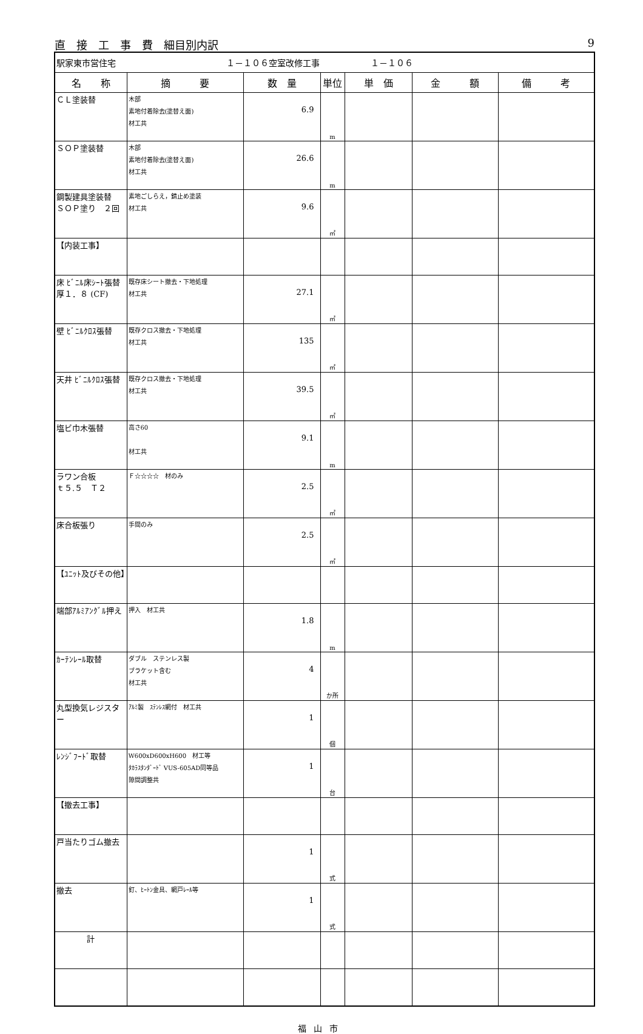直　接　工　事　費　細目別内訳 9
| 駅家東市営住宅 １－１０６空室改修工事 １－１０６ | | | | | | |
| 名 称 | 摘 要 | 数 量 | 単位 | 単 価 | 金 額 | 備 考 |
| ＣＬ塗装替 | 木部 素地付着除去(塗替え面) 材工共 | 6.9 | m | | | |
| ＳＯＰ塗装替 | 木部 素地付着除去(塗替え面) 材工共 | 26.6 | m | | | |
| 鋼製建具塗装替 ＳＯＰ塗り ２回 | 素地ごしらえ，錆止め塗装 材工共 | 9.6 | ㎡ | | | |
| 【内装工事】 | | | | | | |
| 床 ﾋﾞﾆﾙ床ｼｰﾄ張替 厚１．８ (CF) | 既存床シート撤去・下地処理 材工共 | 27.1 | ㎡ | | | |
| 壁 ﾋﾞﾆﾙｸﾛｽ張替 | 既存クロス撤去・下地処理 材工共 | 135 | ㎡ | | | |
| 天井 ﾋﾞﾆﾙｸﾛｽ張替 | 既存クロス撤去・下地処理 材工共 | 39.5 | ㎡ | | | |
| 塩ビ巾木張替 | 高さ60 材工共 | 9.1 | m | | | |
| ラワン合板 ｔ５.５ Ｔ２ | Ｆ☆☆☆☆ 材のみ | 2.5 | ㎡ | | | |
| 床合板張り | 手間のみ | 2.5 | ㎡ | | | |
| 【ﾕﾆｯﾄ及びその他】 | | | | | | |
| 端部ｱﾙﾐｱﾝｸﾞﾙ押え | 押入 材工共 | 1.8 | m | | | |
| ｶｰﾃﾝﾚｰﾙ取替 | ダブル ステンレス製 ブラケット含む 材工共 | 4 | か所 | | | |
| 丸型換気レジスター | ｱﾙﾐ製 ｽﾃﾝﾚｽ網付 材工共 | 1 | 個 | | | |
| ﾚﾝｼﾞﾌｰﾄﾞ取替 | W600xD600xH600 材工等 ﾀｶﾗｽﾀﾝﾀﾞｰﾄﾞ VUS-605AD同等品 隙間調整共 | 1 | 台 | | | |
| 【撤去工事】 | | | | | | |
| 戸当たりゴム撤去 | | 1 | 式 | | | |
| 撤去 | 釘、ﾋｰﾄﾝ金具、網戸ﾚｰﾙ等 | 1 | 式 | | | |
| 計 | | | | | | |
福山市